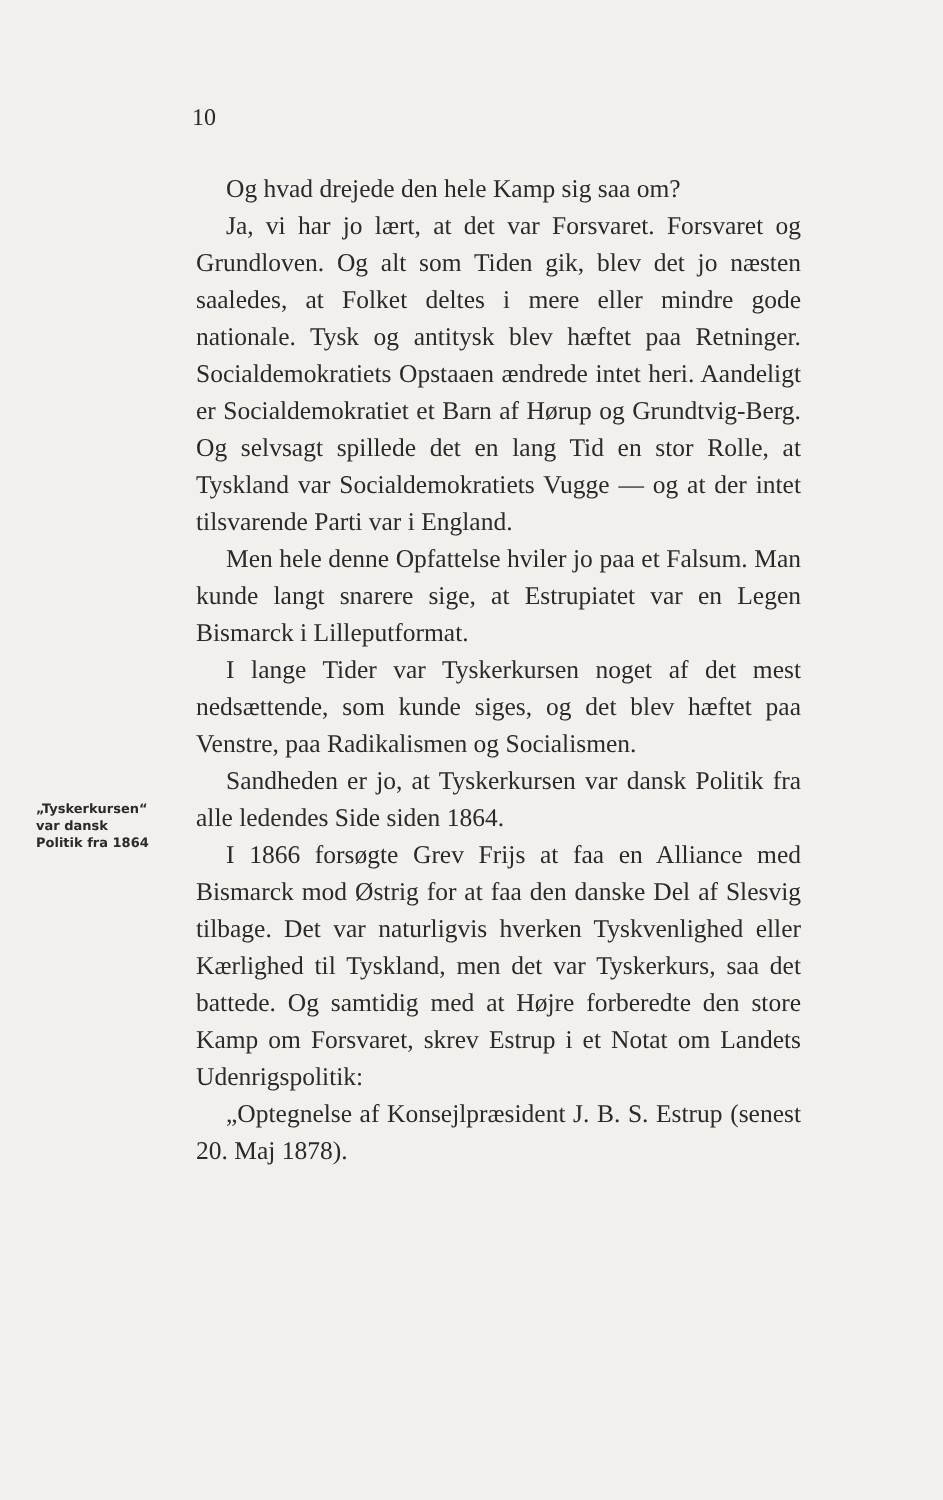10
Og hvad drejede den hele Kamp sig saa om?
Ja, vi har jo lært, at det var Forsvaret. Forsvaret og Grundloven. Og alt som Tiden gik, blev det jo næsten saaledes, at Folket deltes i mere eller mindre gode nationale. Tysk og antitysk blev hæftet paa Retninger. Socialdemokratiets Opstaaen ændrede intet heri. Aandeligt er Socialdemokratiet et Barn af Hørup og Grundtvig-Berg. Og selvsagt spillede det en lang Tid en stor Rolle, at Tyskland var Socialdemokratiets Vugge — og at der intet tilsvarende Parti var i England.
Men hele denne Opfattelse hviler jo paa et Falsum. Man kunde langt snarere sige, at Estrupiatet var en Legen Bismarck i Lilleputformat.
I lange Tider var Tyskerkursen noget af det mest nedsættende, som kunde siges, og det blev hæftet paa Venstre, paa Radikalismen og Socialismen.
Sandheden er jo, at Tyskerkursen var dansk Politik fra alle ledendes Side siden 1864.
I 1866 forsøgte Grev Frijs at faa en Alliance med Bismarck mod Østrig for at faa den danske Del af Slesvig tilbage. Det var naturligvis hverken Tyskvenlighed eller Kærlighed til Tyskland, men det var Tyskerkurs, saa det battede. Og samtidig med at Højre forberedte den store Kamp om Forsvaret, skrev Estrup i et Notat om Landets Udenrigspolitik:
„Optegnelse af Konsejlpræsident J. B. S. Estrup (senest 20. Maj 1878).
„Tyskerkursen“
var dansk
Politik fra 1864